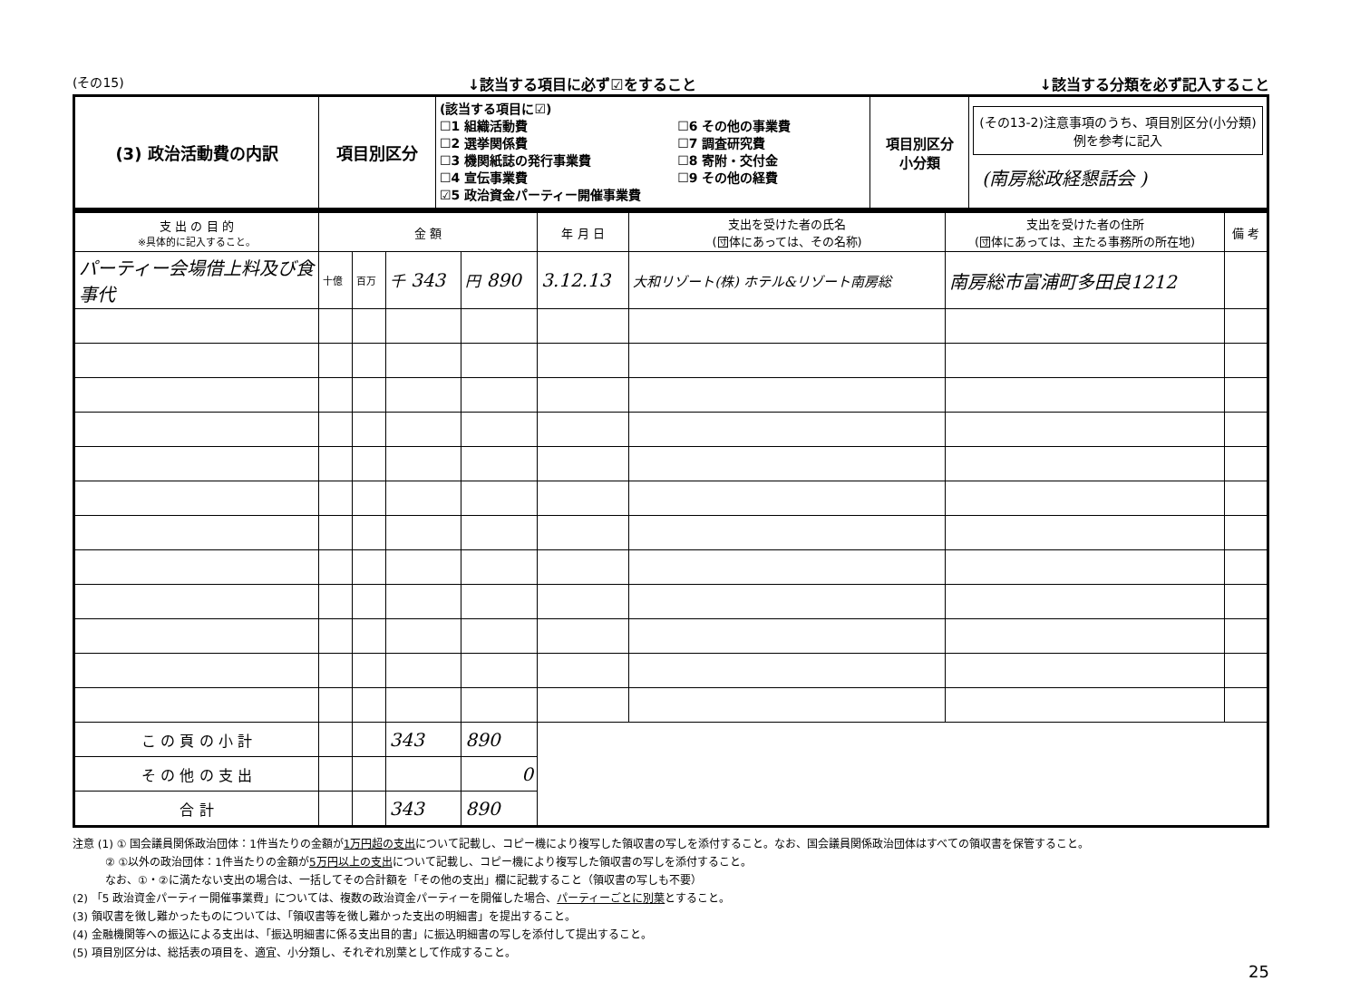(その15) ↓該当する項目に必ず☑をすること ↓該当する分類を必ず記入すること
| (3) 政治活動費の内訳 | 項目別区分 | (該当する項目に☑) ☐1 組織活動費 ☐2 選挙関係費 ☐3 機関紙誌の発行事業費 ☐4 宣伝事業費 ☑5 政治資金パーティー開催事業費 ☐6 その他の事業費 ☐7 調査研究費 ☐8 寄附・交付金 ☐9 その他の経費 | 項目別区分 小分類 | (その13-2)注意事項のうち、項目別区分(小分類)例を参考に記入 (南房総政経懇話会 ) |
| 支 出 の 目 的 ※具体的に記入すること。 | 金 額 | | | | 年 月 日 | 支出を受けた者の氏名 (団体にあっては、その名称) | 支出を受けた者の住所 (団体にあっては、主たる事務所の所在地) | 備 考 |
| --- | --- | --- | --- | --- | --- | --- | --- | --- |
| パーティー会場借上料及び食事代 | 十億 | 百万 | 千 343 | 円 890 | 3.12.13 | 大和リゾート(株) ホテル&リゾート南房総 | 南房総市富浦町多田良1212 | |
| こ の 頁 の 小 計 | | | 343 | 890 | | | | |
| そ の 他 の 支 出 | | | | 0 | | | | |
| 合 計 | | | 343 | 890 | | | | |
注意 (1) ① 国会議員関係政治団体：1件当たりの金額が1万円超の支出について記載し、コピー機により複写した領収書の写しを添付すること。なお、国会議員関係政治団体はすべての領収書を保管すること。
　　　② ①以外の政治団体：1件当たりの金額が5万円以上の支出について記載し、コピー機により複写した領収書の写しを添付すること。
　　　なお、①・②に満たない支出の場合は、一括してその合計額を「その他の支出」欄に記載すること（領収書の写しも不要）
(2) 「5 政治資金パーティー開催事業費」については、複数の政治資金パーティーを開催した場合、パーティーごとに別葉とすること。
(3) 領収書を徴し難かったものについては、「領収書等を徴し難かった支出の明細書」を提出すること。
(4) 金融機関等への振込による支出は、「振込明細書に係る支出目的書」に振込明細書の写しを添付して提出すること。
(5) 項目別区分は、総括表の項目を、適宜、小分類し、それぞれ別葉として作成すること。
25